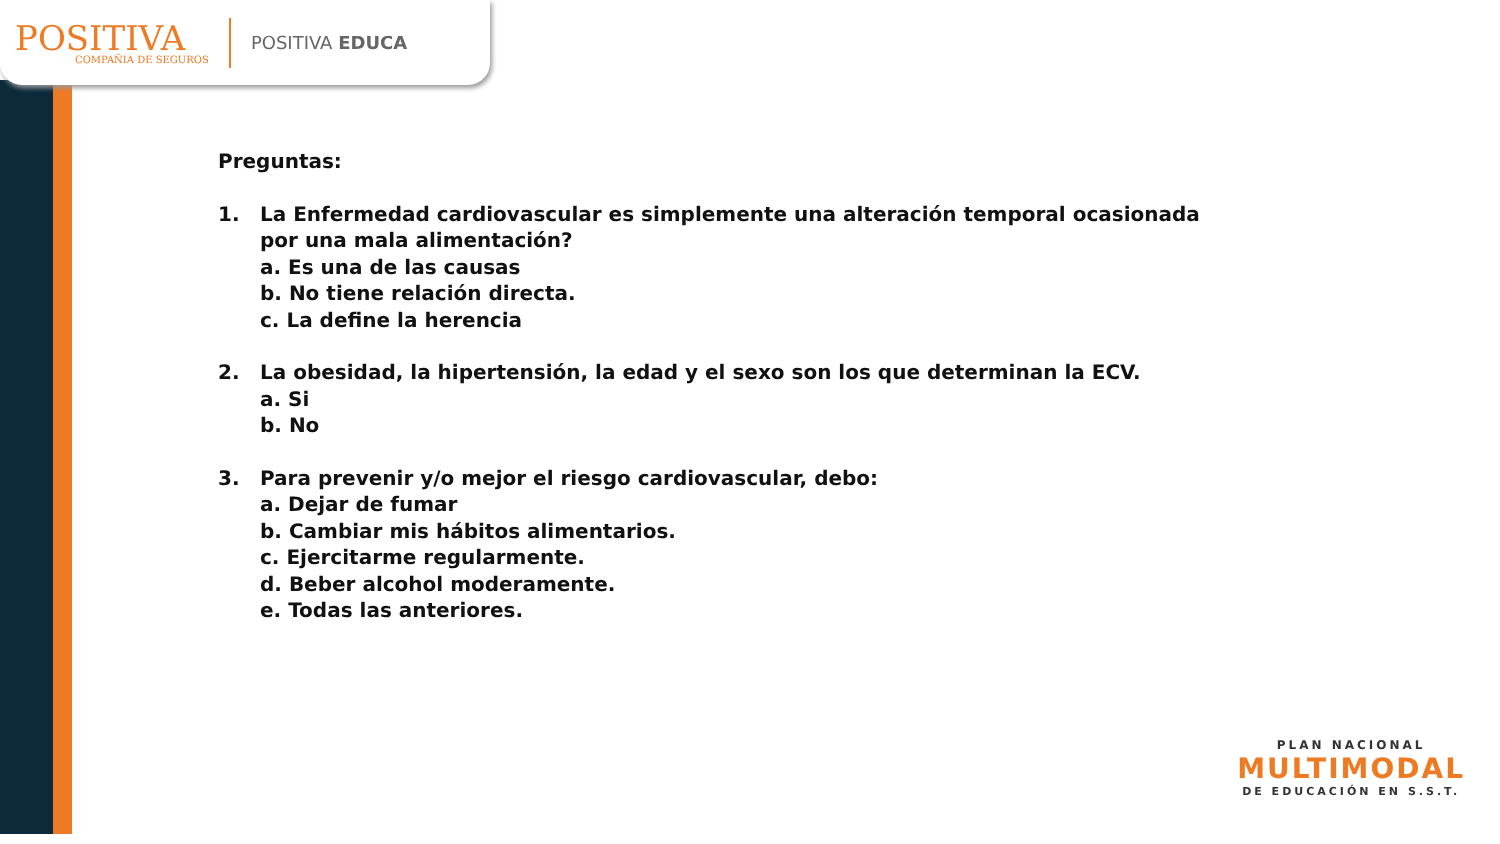POSITIVA
COMPAÑIA DE SEGUROS
POSITIVA EDUCA
Preguntas:
1. La Enfermedad cardiovascular es simplemente una alteración temporal ocasionada por una mala alimentación?
a. Es una de las causas
b. No tiene relación directa.
c. La define la herencia
2. La obesidad, la hipertensión, la edad y el sexo son los que determinan la ECV.
a. Si
b. No
3. Para prevenir y/o mejor el riesgo cardiovascular, debo:
a. Dejar de fumar
b. Cambiar mis hábitos alimentarios.
c. Ejercitarme regularmente.
d. Beber alcohol moderamente.
e. Todas las anteriores.
PLAN NACIONAL
MULTIMODAL
DE EDUCACIÓN EN S.S.T.